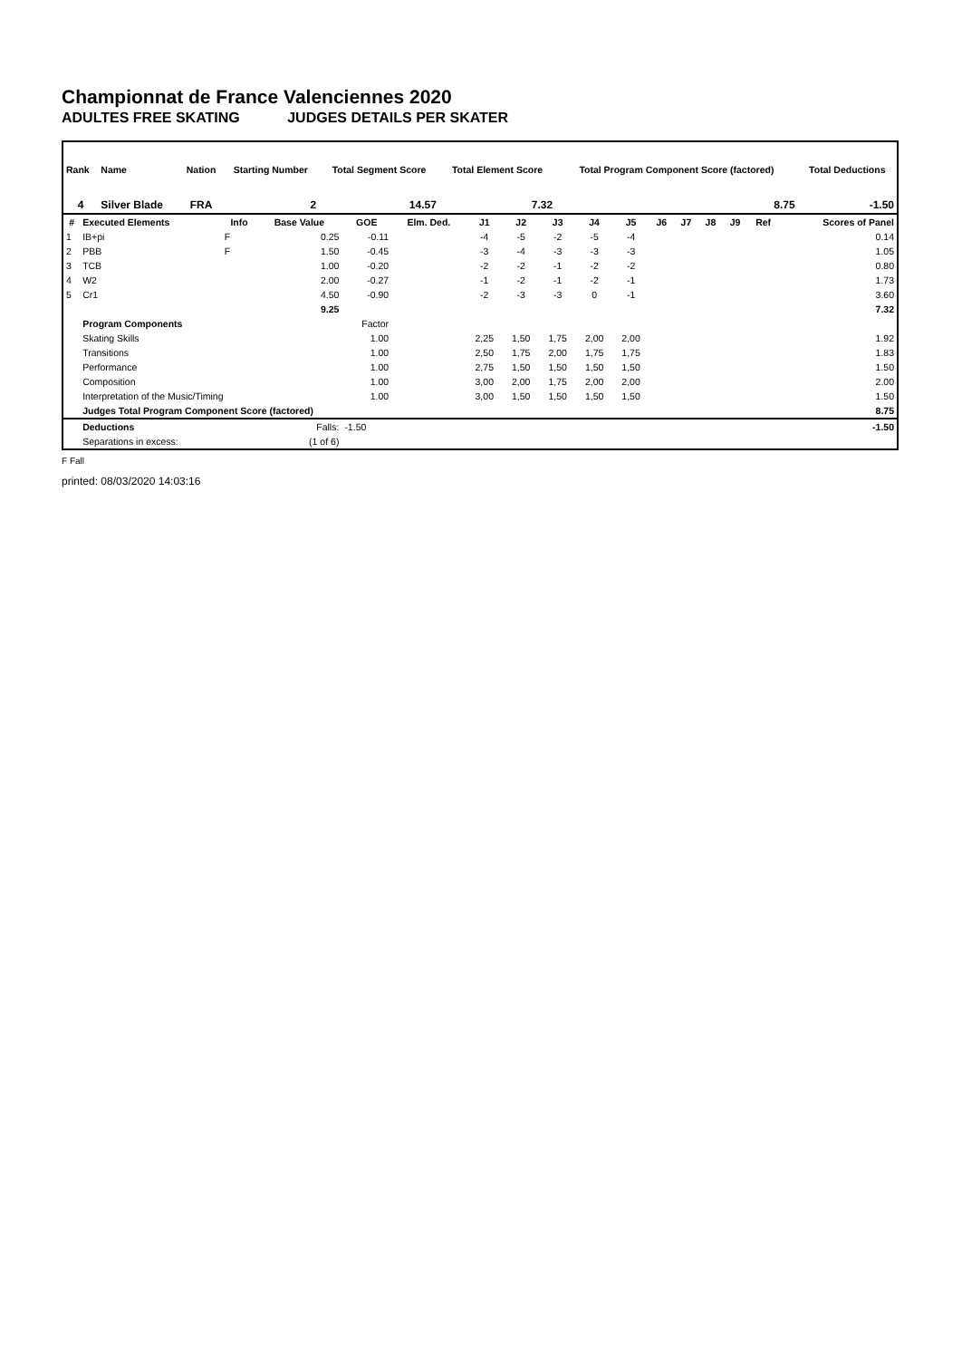Championnat de France Valenciennes 2020
ADULTES FREE SKATING JUDGES DETAILS PER SKATER
| Rank | Name | Nation | Starting Number | Total Segment Score | Total Element Score | Total Program Component Score (factored) | Total Deductions |
| --- | --- | --- | --- | --- | --- | --- | --- |
| 4 | Silver Blade | FRA | 2 | 14.57 | 7.32 | 8.75 | -1.50 |
| # | Executed Elements | Info | Base Value | GOE | Elm. Ded. | J1 | J2 | J3 | J4 | J5 | J6 | J7 | J8 | J9 | Ref | Scores of Panel |
| --- | --- | --- | --- | --- | --- | --- | --- | --- | --- | --- | --- | --- | --- | --- | --- | --- |
| 1 | IB+pi | F | 0.25 | -0.11 | | -4 | -5 | -2 | -5 | -4 | | | | | | 0.14 |
| 2 | PBB | F | 1.50 | -0.45 | | -3 | -4 | -3 | -3 | -3 | | | | | | 1.05 |
| 3 | TCB | | 1.00 | -0.20 | | -2 | -2 | -1 | -2 | -2 | | | | | | 0.80 |
| 4 | W2 | | 2.00 | -0.27 | | -1 | -2 | -1 | -2 | -1 | | | | | | 1.73 |
| 5 | Cr1 | | 4.50 | -0.90 | | -2 | -3 | -3 | 0 | -1 | | | | | | 3.60 |
| | | | 9.25 | | | | | | | | | | | | | 7.32 |
| | Program Components | | | Factor | | | | | | | | | | | | |
| | Skating Skills | | | 1.00 | | 2,25 | 1,50 | 1,75 | 2,00 | 2,00 | | | | | | 1.92 |
| | Transitions | | | 1.00 | | 2,50 | 1,75 | 2,00 | 1,75 | 1,75 | | | | | | 1.83 |
| | Performance | | | 1.00 | | 2,75 | 1,50 | 1,50 | 1,50 | 1,50 | | | | | | 1.50 |
| | Composition | | | 1.00 | | 3,00 | 2,00 | 1,75 | 2,00 | 2,00 | | | | | | 2.00 |
| | Interpretation of the Music/Timing | | | 1.00 | | 3,00 | 1,50 | 1,50 | 1,50 | 1,50 | | | | | | 1.50 |
| | Judges Total Program Component Score (factored) | | | | | | | | | | | | | | | 8.75 |
| | Deductions | | Falls: | -1.50 | | | | | | | | | | | | -1.50 |
| | Separations in excess: | | (1 of 6) | | | | | | | | | | | | | |
F Fall
printed: 08/03/2020 14:03:16